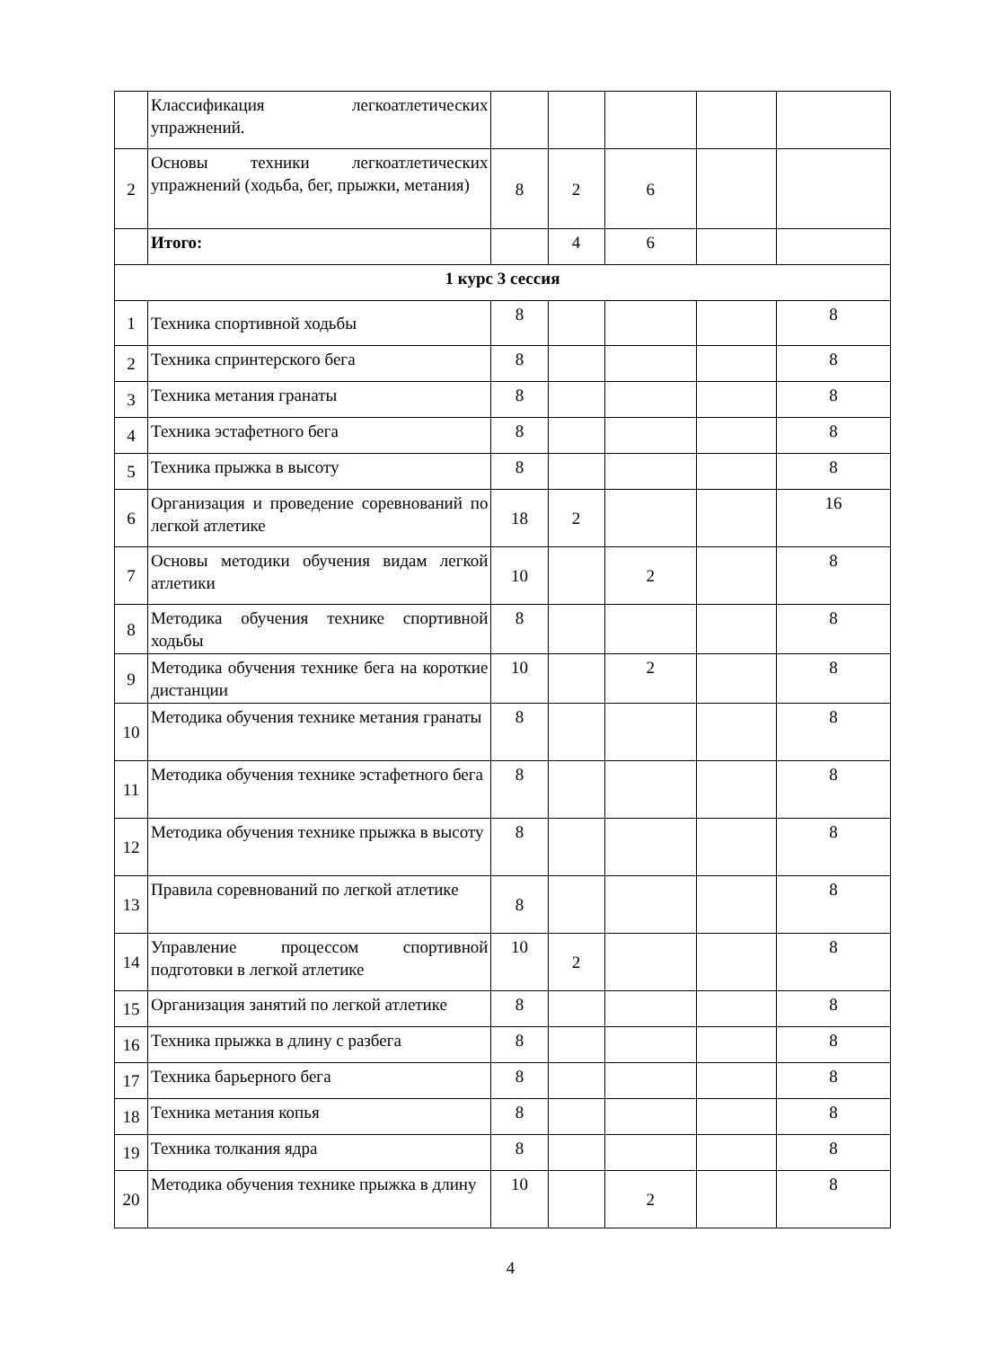| | Классификация легкоатлетических упражнений. | | | | | |
| 2 | Основы техники легкоатлетических упражнений (ходьба, бег, прыжки, метания) | 8 | 2 | 6 | | |
| | Итого: | | 4 | 6 | | |
| 1 курс 3 сессия | | | | | | |
| 1 | Техника спортивной ходьбы | 8 | | | | 8 |
| 2 | Техника спринтерского бега | 8 | | | | 8 |
| 3 | Техника метания гранаты | 8 | | | | 8 |
| 4 | Техника эстафетного бега | 8 | | | | 8 |
| 5 | Техника прыжка в высоту | 8 | | | | 8 |
| 6 | Организация и проведение соревнований по легкой атлетике | 18 | 2 | | | 16 |
| 7 | Основы методики обучения видам легкой атлетики | 10 | | 2 | | 8 |
| 8 | Методика обучения технике спортивной ходьбы | 8 | | | | 8 |
| 9 | Методика обучения технике бега на короткие дистанции | 10 | | 2 | | 8 |
| 10 | Методика обучения технике метания гранаты | 8 | | | | 8 |
| 11 | Методика обучения технике эстафетного бега | 8 | | | | 8 |
| 12 | Методика обучения технике прыжка в высоту | 8 | | | | 8 |
| 13 | Правила соревнований по легкой атлетике | 8 | | | | 8 |
| 14 | Управление процессом спортивной подготовки в легкой атлетике | 10 | 2 | | | 8 |
| 15 | Организация занятий по легкой атлетике | 8 | | | | 8 |
| 16 | Техника прыжка в длину с разбега | 8 | | | | 8 |
| 17 | Техника барьерного бега | 8 | | | | 8 |
| 18 | Техника метания копья | 8 | | | | 8 |
| 19 | Техника толкания ядра | 8 | | | | 8 |
| 20 | Методика обучения технике прыжка в длину | 10 | | 2 | | 8 |
4